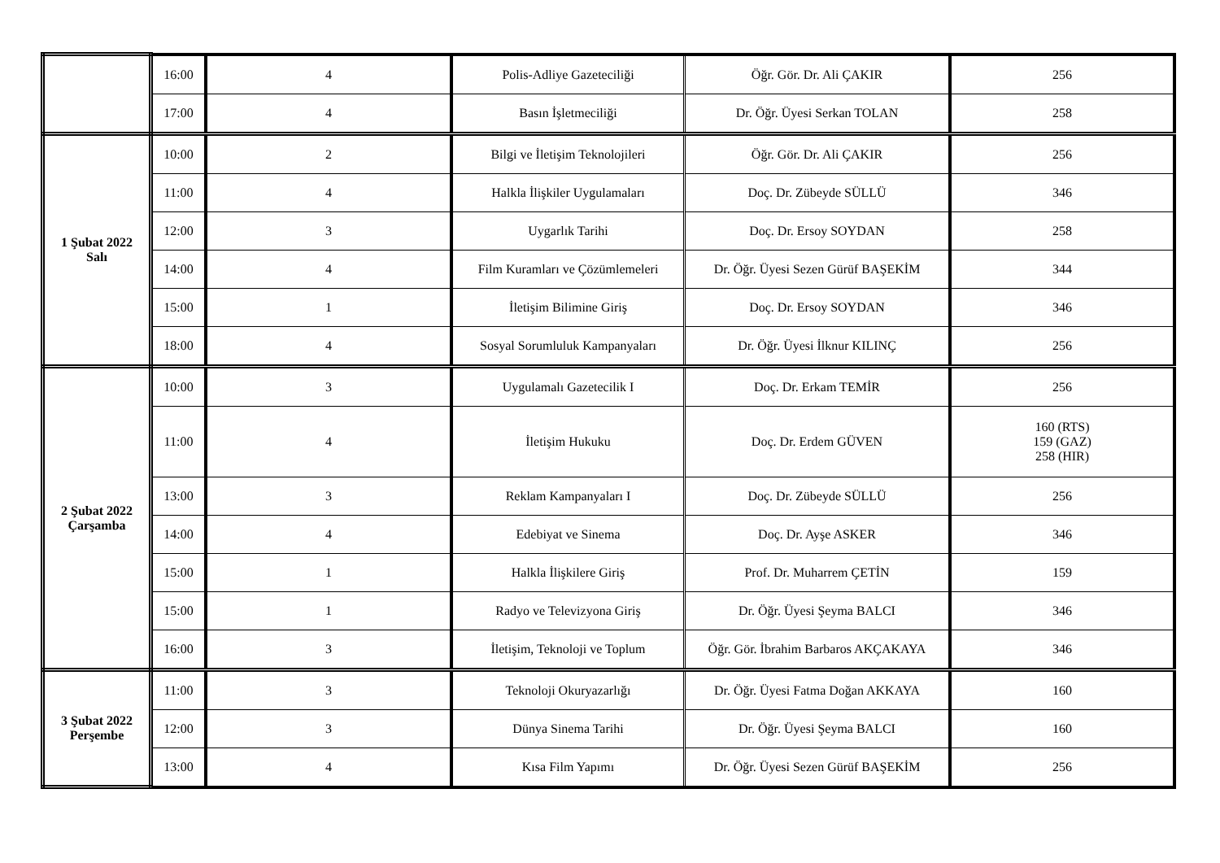| | 16:00 | 4 | Polis-Adliye Gazeteciliği | Öğr. Gör. Dr. Ali ÇAKIR | 256 |
| | 17:00 | 4 | Basın İşletmeciliği | Dr. Öğr. Üyesi Serkan TOLAN | 258 |
| 1 Şubat 2022 Salı | 10:00 | 2 | Bilgi ve İletişim Teknolojileri | Öğr. Gör. Dr. Ali ÇAKIR | 256 |
| | 11:00 | 4 | Halkla İlişkiler Uygulamaları | Doç. Dr. Zübeyde SÜLLÜ | 346 |
| | 12:00 | 3 | Uygarlık Tarihi | Doç. Dr. Ersoy SOYDAN | 258 |
| | 14:00 | 4 | Film Kuramları ve Çözümlemeleri | Dr. Öğr. Üyesi Sezen Gürüf BAŞEKİM | 344 |
| | 15:00 | 1 | İletişim Bilimine Giriş | Doç. Dr. Ersoy SOYDAN | 346 |
| | 18:00 | 4 | Sosyal Sorumluluk Kampanyaları | Dr. Öğr. Üyesi İlknur KILINÇ | 256 |
| 2 Şubat 2022 Çarşamba | 10:00 | 3 | Uygulamalı Gazetecilik I | Doç. Dr. Erkam TEMİR | 256 |
| | 11:00 | 4 | İletişim Hukuku | Doç. Dr. Erdem GÜVEN | 160 (RTS) 159 (GAZ) 258 (HIR) |
| | 13:00 | 3 | Reklam Kampanyaları I | Doç. Dr. Zübeyde SÜLLÜ | 256 |
| | 14:00 | 4 | Edebiyat ve Sinema | Doç. Dr. Ayşe ASKER | 346 |
| | 15:00 | 1 | Halkla İlişkilere Giriş | Prof. Dr. Muharrem ÇETİN | 159 |
| | 15:00 | 1 | Radyo ve Televizyona Giriş | Dr. Öğr. Üyesi Şeyma BALCI | 346 |
| | 16:00 | 3 | İletişim, Teknoloji ve Toplum | Öğr. Gör. İbrahim Barbaros AKÇAKAYA | 346 |
| 3 Şubat 2022 Perşembe | 11:00 | 3 | Teknoloji Okuryazarlığı | Dr. Öğr. Üyesi Fatma Doğan AKKAYA | 160 |
| | 12:00 | 3 | Dünya Sinema Tarihi | Dr. Öğr. Üyesi Şeyma BALCI | 160 |
| | 13:00 | 4 | Kısa Film Yapımı | Dr. Öğr. Üyesi Sezen Gürüf BAŞEKİM | 256 |